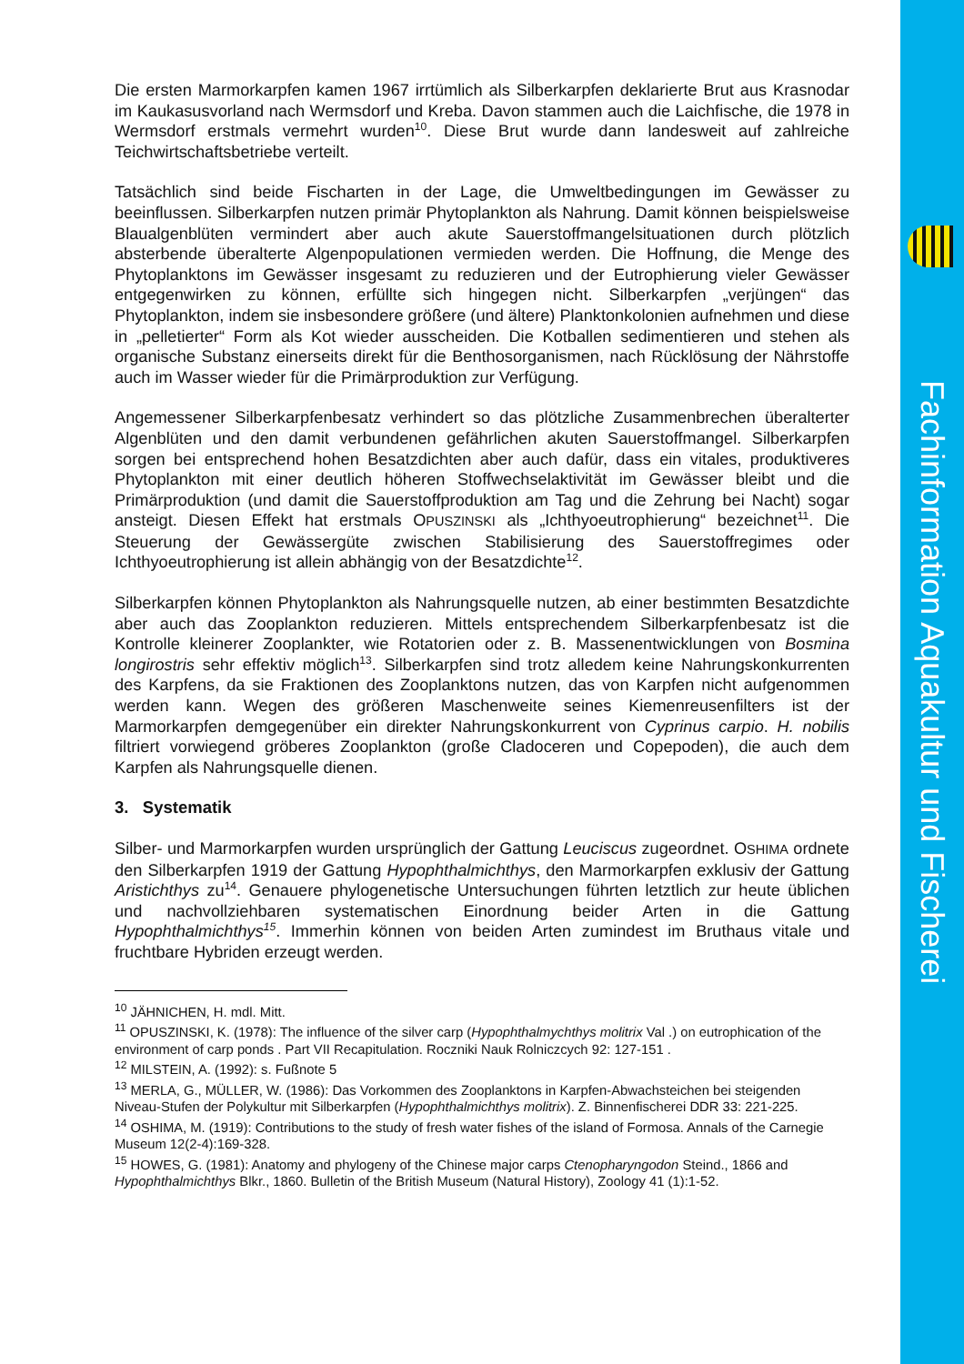Die ersten Marmorkarpfen kamen 1967 irrtümlich als Silberkarpfen deklarierte Brut aus Krasnodar im Kaukasusvorland nach Wermsdorf und Kreba. Davon stammen auch die Laichfische, die 1978 in Wermsdorf erstmals vermehrt wurden<sup>10</sup>. Diese Brut wurde dann landesweit auf zahlreiche Teichwirtschaftsbetriebe verteilt.
Tatsächlich sind beide Fischarten in der Lage, die Umweltbedingungen im Gewässer zu beeinflussen. Silberkarpfen nutzen primär Phytoplankton als Nahrung. Damit können beispielsweise Blaualgenblüten vermindert aber auch akute Sauerstoffmangelsituationen durch plötzlich absterbende überalterte Algenpopulationen vermieden werden. Die Hoffnung, die Menge des Phytoplanktons im Gewässer insgesamt zu reduzieren und der Eutrophierung vieler Gewässer entgegenwirken zu können, erfüllte sich hingegen nicht. Silberkarpfen „verjüngen“ das Phytoplankton, indem sie insbesondere größere (und ältere) Planktonkolonien aufnehmen und diese in „pelletierter“ Form als Kot wieder ausscheiden. Die Kotballen sedimentieren und stehen als organische Substanz einerseits direkt für die Benthosorganismen, nach Rücklösung der Nährstoffe auch im Wasser wieder für die Primärproduktion zur Verfügung.
Angemessener Silberkarpfenbesatz verhindert so das plötzliche Zusammenbrechen überalterter Algenblüten und den damit verbundenen gefährlichen akuten Sauerstoffmangel. Silberkarpfen sorgen bei entsprechend hohen Besatzdichten aber auch dafür, dass ein vitales, produktiveres Phytoplankton mit einer deutlich höheren Stoffwechselaktivität im Gewässer bleibt und die Primärproduktion (und damit die Sauerstoffproduktion am Tag und die Zehrung bei Nacht) sogar ansteigt. Diesen Effekt hat erstmals OPUSZINSKI als „Ichthyoeutrophierung“ bezeichnet<sup>11</sup>. Die Steuerung der Gewässergüte zwischen Stabilisierung des Sauerstoffregimes oder Ichthyoeutrophierung ist allein abhängig von der Besatzdichte<sup>12</sup>.
Silberkarpfen können Phytoplankton als Nahrungsquelle nutzen, ab einer bestimmten Besatzdichte aber auch das Zooplankton reduzieren. Mittels entsprechendem Silberkarpfenbesatz ist die Kontrolle kleinerer Zooplankter, wie Rotatorien oder z. B. Massenentwicklungen von Bosmina longirostris sehr effektiv möglich<sup>13</sup>. Silberkarpfen sind trotz alledem keine Nahrungskonkurrenten des Karpfens, da sie Fraktionen des Zooplanktons nutzen, das von Karpfen nicht aufgenommen werden kann. Wegen des größeren Maschenweite seines Kiemenreusenfilters ist der Marmorkarpfen demgegenüber ein direkter Nahrungskonkurrent von Cyprinus carpio. H. nobilis filtriert vorwiegend gröberes Zooplankton (große Cladoceren und Copepoden), die auch dem Karpfen als Nahrungsquelle dienen.
3. Systematik
Silber- und Marmorkarpfen wurden ursprünglich der Gattung Leuciscus zugeordnet. OSHIMA ordnete den Silberkarpfen 1919 der Gattung Hypophthalmichthys, den Marmorkarpfen exklusiv der Gattung Aristichthys zu<sup>14</sup>. Genauere phylogenetische Untersuchungen führten letztlich zur heute üblichen und nachvollziehbaren systematischen Einordnung beider Arten in die Gattung Hypophthalmichthys<sup>15</sup>. Immerhin können von beiden Arten zumindest im Bruthaus vitale und fruchtbare Hybriden erzeugt werden.
<sup>10</sup> JÄHNICHEN, H. mdl. Mitt.
<sup>11</sup> OPUSZINSKI, K. (1978): The influence of the silver carp (Hypophthalmychthys molitrix Val .) on eutrophication of the environment of carp ponds . Part VII Recapitulation. Roczniki Nauk Rolniczcych 92: 127-151 .
<sup>12</sup> MILSTEIN, A. (1992): s. Fußnote 5
<sup>13</sup> MERLA, G., MÜLLER, W. (1986): Das Vorkommen des Zooplanktons in Karpfen-Abwachsteichen bei steigenden Niveau-Stufen der Polykultur mit Silberkarpfen (Hypophthalmichthys molitrix). Z. Binnenfischerei DDR 33: 221-225.
<sup>14</sup> OSHIMA, M. (1919): Contributions to the study of fresh water fishes of the island of Formosa. Annals of the Carnegie Museum 12(2-4):169-328.
<sup>15</sup> HOWES, G. (1981): Anatomy and phylogeny of the Chinese major carps Ctenopharyngodon Steind., 1866 and Hypophthalmichthys Blkr., 1860. Bulletin of the British Museum (Natural History), Zoology 41 (1):1-52.
Fachinformation Aquakultur und Fischerei